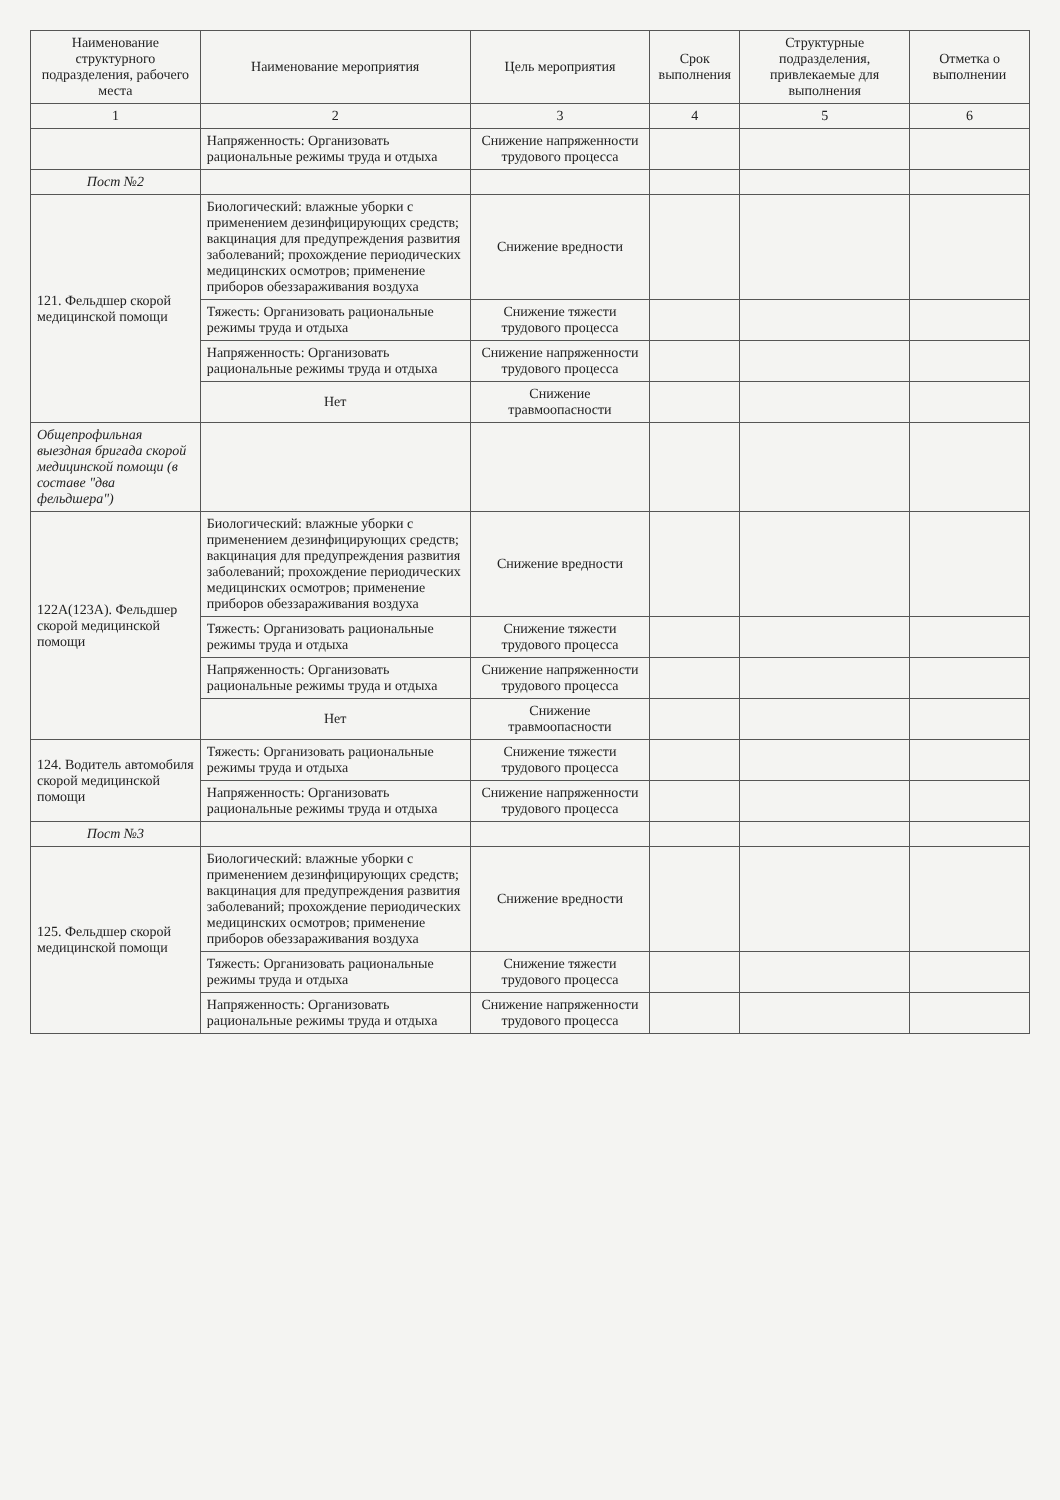| Наименование структурного подразделения, рабочего места | Наименование мероприятия | Цель мероприятия | Срок выполнения | Структурные подразделения, привлекаемые для выполнения | Отметка о выполнении |
| --- | --- | --- | --- | --- | --- |
| 1 | 2 | 3 | 4 | 5 | 6 |
| | Напряженность: Организовать рациональные режимы труда и отдыха | Снижение напряженности трудового процесса | | | |
| Пост №2 | | | | | |
| 121. Фельдшер скорой медицинской помощи | Биологический: влажные уборки с применением дезинфицирующих средств; вакцинация для предупреждения развития заболеваний; прохождение периодических медицинских осмотров; применение приборов обеззараживания воздуха | Снижение вредности | | | |
| | Тяжесть: Организовать рациональные режимы труда и отдыха | Снижение тяжести трудового процесса | | | |
| | Напряженность: Организовать рациональные режимы труда и отдыха | Снижение напряженности трудового процесса | | | |
| | Нет | Снижение травмоопасности | | | |
| Общепрофильная выездная бригада скорой медицинской помощи (в составе "два фельдшера") | | | | | |
| 122А(123А). Фельдшер скорой медицинской помощи | Биологический: влажные уборки с применением дезинфицирующих средств; вакцинация для предупреждения развития заболеваний; прохождение периодических медицинских осмотров; применение приборов обеззараживания воздуха | Снижение вредности | | | |
| | Тяжесть: Организовать рациональные режимы труда и отдыха | Снижение тяжести трудового процесса | | | |
| | Напряженность: Организовать рациональные режимы труда и отдыха | Снижение напряженности трудового процесса | | | |
| | Нет | Снижение травмоопасности | | | |
| 124. Водитель автомобиля скорой медицинской помощи | Тяжесть: Организовать рациональные режимы труда и отдыха | Снижение тяжести трудового процесса | | | |
| | Напряженность: Организовать рациональные режимы труда и отдыха | Снижение напряженности трудового процесса | | | |
| Пост №3 | | | | | |
| 125. Фельдшер скорой медицинской помощи | Биологический: влажные уборки с применением дезинфицирующих средств; вакцинация для предупреждения развития заболеваний; прохождение периодических медицинских осмотров; применение приборов обеззараживания воздуха | Снижение вредности | | | |
| | Тяжесть: Организовать рациональные режимы труда и отдыха | Снижение тяжести трудового процесса | | | |
| | Напряженность: Организовать рациональные режимы труда и отдыха | Снижение напряженности трудового процесса | | | |